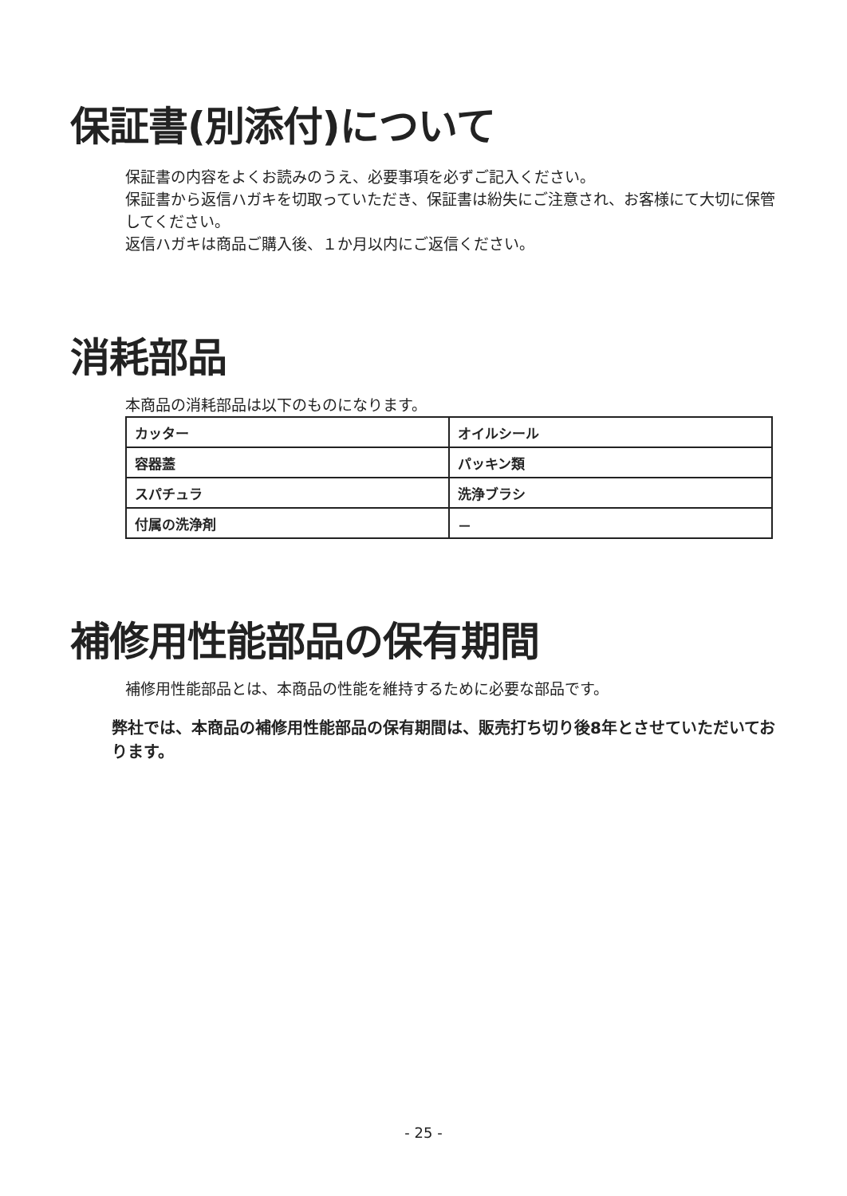保証書(別添付)について
保証書の内容をよくお読みのうえ、必要事項を必ずご記入ください。
保証書から返信ハガキを切取っていただき、保証書は紛失にご注意され、お客様にて大切に保管してください。
返信ハガキは商品ご購入後、１か月以内にご返信ください。
消耗部品
本商品の消耗部品は以下のものになります。
| カッター | オイルシール |
| 容器蓋 | パッキン類 |
| スパチュラ | 洗浄ブラシ |
| 付属の洗浄剤 | － |
補修用性能部品の保有期間
補修用性能部品とは、本商品の性能を維持するために必要な部品です。
弊社では、本商品の補修用性能部品の保有期間は、販売打ち切り後8年とさせていただいております。
- 25 -